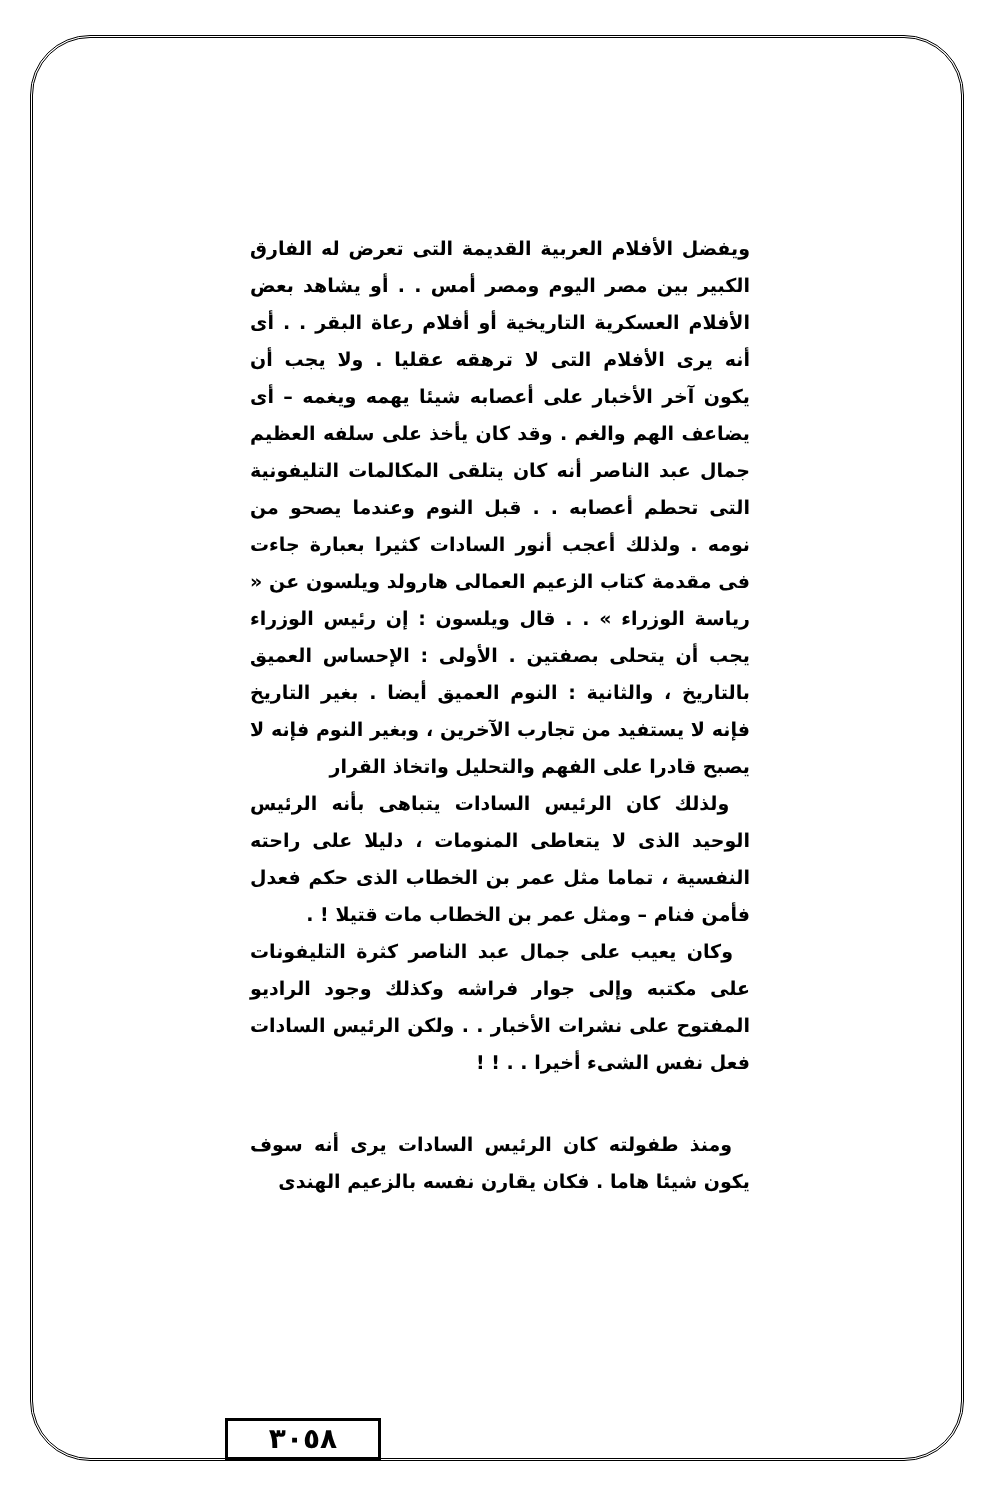ويفضل الأفلام العربية القديمة التى تعرض له الفارق الكبير بين مصر اليوم ومصر أمس . . أو يشاهد بعض الأفلام العسكرية التاريخية أو أفلام رعاة البقر . . أى أنه يرى الأفلام التى لا ترهقه عقليا . ولا يجب أن يكون آخر الأخبار على أعصابه شيئا يهمه ويغمه – أى يضاعف الهم والغم . وقد كان يأخذ على سلفه العظيم جمال عبد الناصر أنه كان يتلقى المكالمات التليفونية التى تحطم أعصابه . . قبل النوم وعندما يصحو من نومه . ولذلك أعجب أنور السادات كثيرا بعبارة جاءت فى مقدمة كتاب الزعيم العمالى هارولد ويلسون عن « رياسة الوزراء » . . قال ويلسون : إن رئيس الوزراء يجب أن يتحلى بصفتين . الأولى : الإحساس العميق بالتاريخ ، والثانية : النوم العميق أيضا . بغير التاريخ فإنه لا يستفيد من تجارب الآخرين ، وبغير النوم فإنه لا يصبح قادرا على الفهم والتحليل واتخاذ القرار
ولذلك كان الرئيس السادات يتباهى بأنه الرئيس الوحيد الذى لا يتعاطى المنومات ، دليلا على راحته النفسية ، تماما مثل عمر بن الخطاب الذى حكم فعدل فأمن فنام – ومثل عمر بن الخطاب مات قتيلا ! .
وكان يعيب على جمال عبد الناصر كثرة التليفونات على مكتبه وإلى جوار فراشه وكذلك وجود الراديو المفتوح على نشرات الأخبار . . ولكن الرئيس السادات فعل نفس الشىء أخيرا . . ! !
ومنذ طفولته كان الرئيس السادات يرى أنه سوف يكون شيئا هاما . فكان يقارن نفسه بالزعيم الهندى
٣٠٥٨